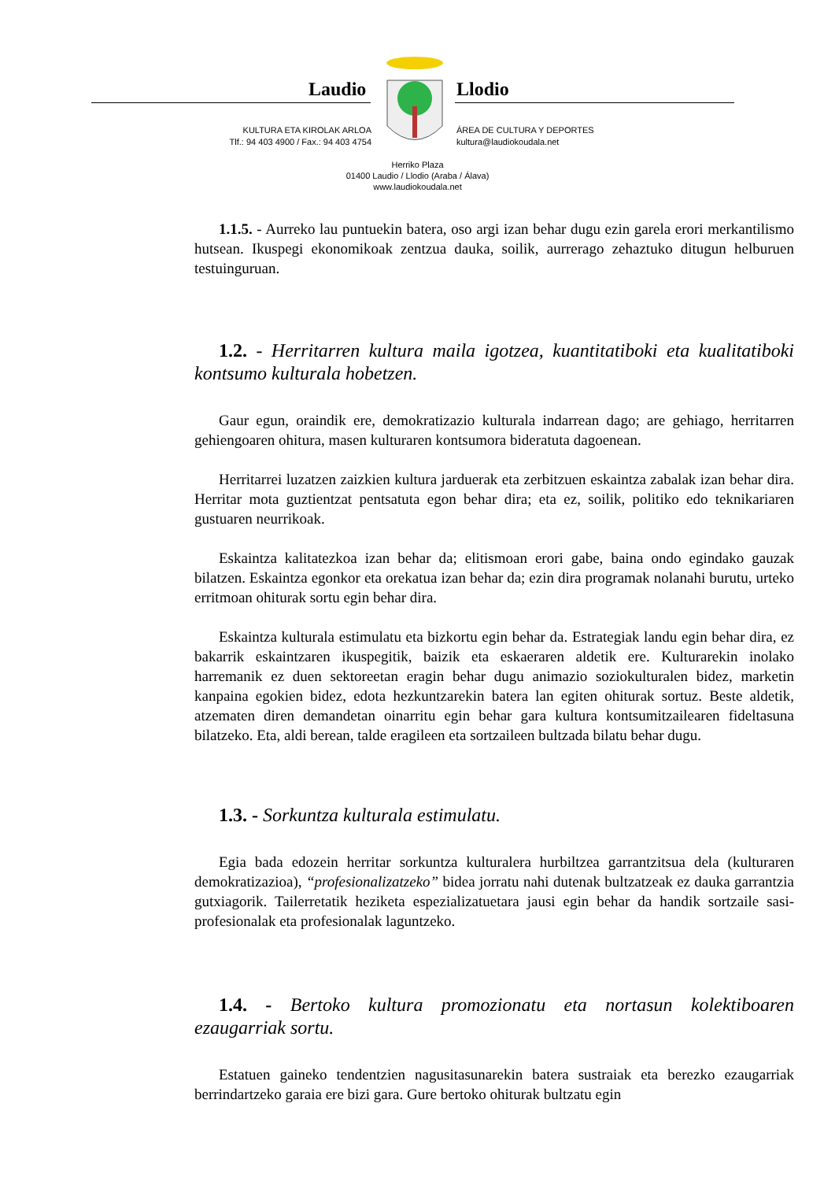Laudio Llodio
KULTURA ETA KIROLAK ARLOA
Tlf.: 94 403 4900 / Fax.: 94 403 4754
ÁREA DE CULTURA Y DEPORTES
kultura@laudiokoudala.net
Herriko Plaza
01400 Laudio / Llodio (Araba / Álava)
www.laudiokoudala.net
1.1.5. - Aurreko lau puntuekin batera, oso argi izan behar dugu ezin garela erori merkantilismo hutsean. Ikuspegi ekonomikoak zentzua dauka, soilik, aurrerago zehaztuko ditugun helburuen testuinguruan.
1.2. - Herritarren kultura maila igotzea, kuantitatiboki eta kualitatiboki kontsumo kulturala hobetzen.
Gaur egun, oraindik ere, demokratizazio kulturala indarrean dago; are gehiago, herritarren gehiengoaren ohitura, masen kulturaren kontsumora bideratuta dagoenean.
Herritarrei luzatzen zaizkien kultura jarduerak eta zerbitzuen eskaintza zabalak izan behar dira. Herritar mota guztientzat pentsatuta egon behar dira; eta ez, soilik, politiko edo teknikariaren gustuaren neurrikoak.
Eskaintza kalitatezkoa izan behar da; elitismoan erori gabe, baina ondo egindako gauzak bilatzen. Eskaintza egonkor eta orekatua izan behar da; ezin dira programak nolanahi burutu, urteko erritmoan ohiturak sortu egin behar dira.
Eskaintza kulturala estimulatu eta bizkortu egin behar da. Estrategiak landu egin behar dira, ez bakarrik eskaintzaren ikuspegitik, baizik eta eskaeraren aldetik ere. Kulturarekin inolako harremanik ez duen sektoreetan eragin behar dugu animazio soziokulturalen bidez, marketin kanpaina egokien bidez, edota hezkuntzarekin batera lan egiten ohiturak sortuz. Beste aldetik, atzematen diren demandetan oinarritu egin behar gara kultura kontsumitzailearen fideltasuna bilatzeko. Eta, aldi berean, talde eragileen eta sortzaileen bultzada bilatu behar dugu.
1.3. - Sorkuntza kulturala estimulatu.
Egia bada edozein herritar sorkuntza kulturalera hurbiltzea garrantzitsua dela (kulturaren demokratizazioa), “profesionalizatzeko” bidea jorratu nahi dutenak bultzatzeak ez dauka garrantzia gutxiagorik. Tailerretatik heziketa espezializatuetara jausi egin behar da handik sortzaile sasi-profesionalak eta profesionalak laguntzeko.
1.4. - Bertoko kultura promozionatu eta nortasun kolektiboaren ezaugarriak sortu.
Estatuen gaineko tendentzien nagusitasunarekin batera sustraiak eta berezko ezaugarriak berrindartzeko garaia ere bizi gara. Gure bertoko ohiturak bultzatu egin